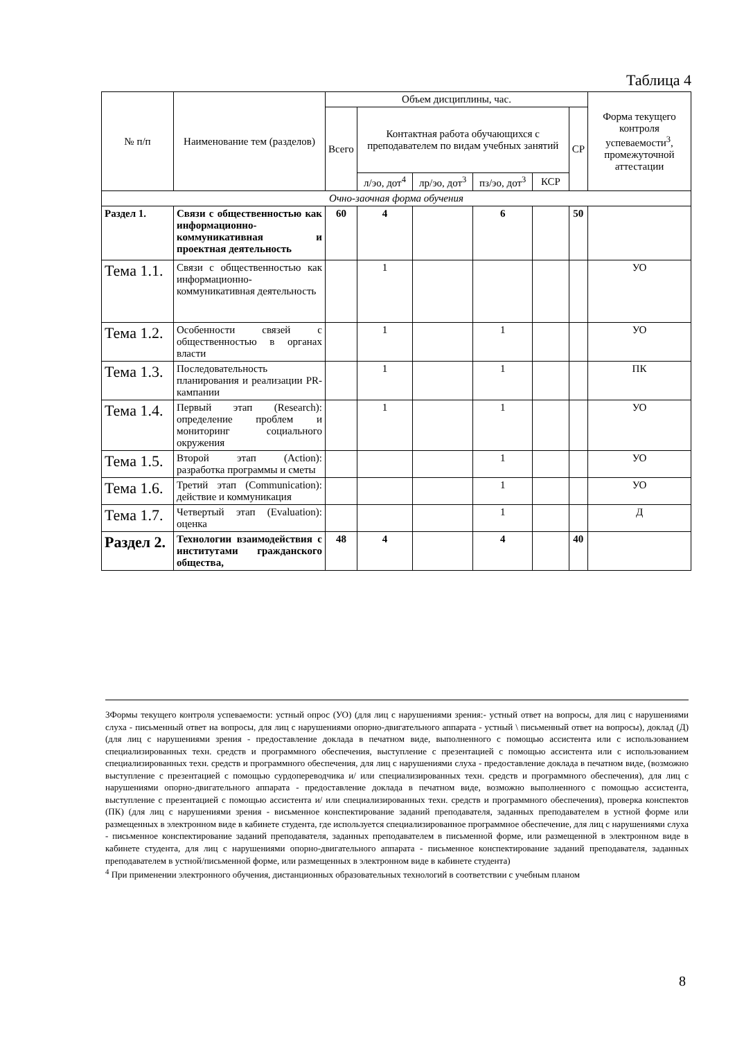Таблица 4
| № п/п | Наименование тем (разделов) | Объем дисциплины, час. | | | | | | Форма текущего контроля успеваемости<sup>3</sup>, промежуточной аттестации |
| --- | --- | --- | --- | --- | --- | --- | --- | --- |
| | | Всего | Контактная работа обучающихся с преподавателем по видам учебных занятий | | | | СР | |
| | | | л/эо, дот<sup>4</sup> | лр/эо, дот<sup>3</sup> | пз/эо, дот<sup>3</sup> | КСР | | |
| Очно-заочная форма обучения | | | | | | | | |
| Раздел 1. | Связи с общественностью как информационно-коммуникативная и проектная деятельность | 60 | 4 | | 6 | | 50 | |
| Тема 1.1. | Связи с общественностью как информационно-коммуникативная деятельность | | 1 | | | | | УО |
| Тема 1.2. | Особенности связей с общественностью в органах власти | | 1 | | 1 | | | УО |
| Тема 1.3. | Последовательность планирования и реализации PR-кампании | | 1 | | 1 | | | ПК |
| Тема 1.4. | Первый этап (Research): определение проблем и мониторинг социального окружения | | 1 | | 1 | | | УО |
| Тема 1.5. | Второй этап (Action): разработка программы и сметы | | | | 1 | | | УО |
| Тема 1.6. | Третий этап (Communication): действие и коммуникация | | | | 1 | | | УО |
| Тема 1.7. | Четвертый этап (Evaluation): оценка | | | | 1 | | | Д |
| Раздел 2. | Технологии взаимодействия с институтами гражданского общества, | 48 | 4 | | 4 | | 40 | |
3Формы текущего контроля успеваемости: устный опрос (УО) (для лиц с нарушениями зрения:- устный ответ на вопросы, для лиц с нарушениями слуха - письменный ответ на вопросы, для лиц с нарушениями опорно-двигательного аппарата - устный \ письменный ответ на вопросы), доклад (Д) (для лиц с нарушениями зрения - предоставление доклада в печатном виде, выполненного с помощью ассистента или с использованием специализированных техн. средств и программного обеспечения, выступление с презентацией с помощью ассистента или с использованием специализированных техн. средств и программного обеспечения, для лиц с нарушениями слуха - предоставление доклада в печатном виде, (возможно выступление с презентацией с помощью сурдопереводчика и/ или специализированных техн. средств и программного обеспечения), для лиц с нарушениями опорно-двигательного аппарата - предоставление доклада в печатном виде, возможно выполненного с помощью ассистента, выступление с презентацией с помощью ассистента и/ или специализированных техн. средств и программного обеспечения), проверка конспектов (ПК) (для лиц с нарушениями зрения - висьменное конспектирование заданий преподавателя, заданных преподавателем в устной форме или размещенных в электронном виде в кабинете студента, где используется специализированное программное обеспечение, для лиц с нарушениями слуха - письменное конспектирование заданий преподавателя, заданных преподавателем в письменной форме, или размещенной в электронном виде в кабинете студента, для лиц с нарушениями опорно-двигательного аппарата - письменное конспектирование заданий преподавателя, заданных преподавателем в устной/письменной форме, или размещенных в электронном виде в кабинете студента)
<sup>4</sup> При применении электронного обучения, дистанционных образовательных технологий в соответствии с учебным планом
8